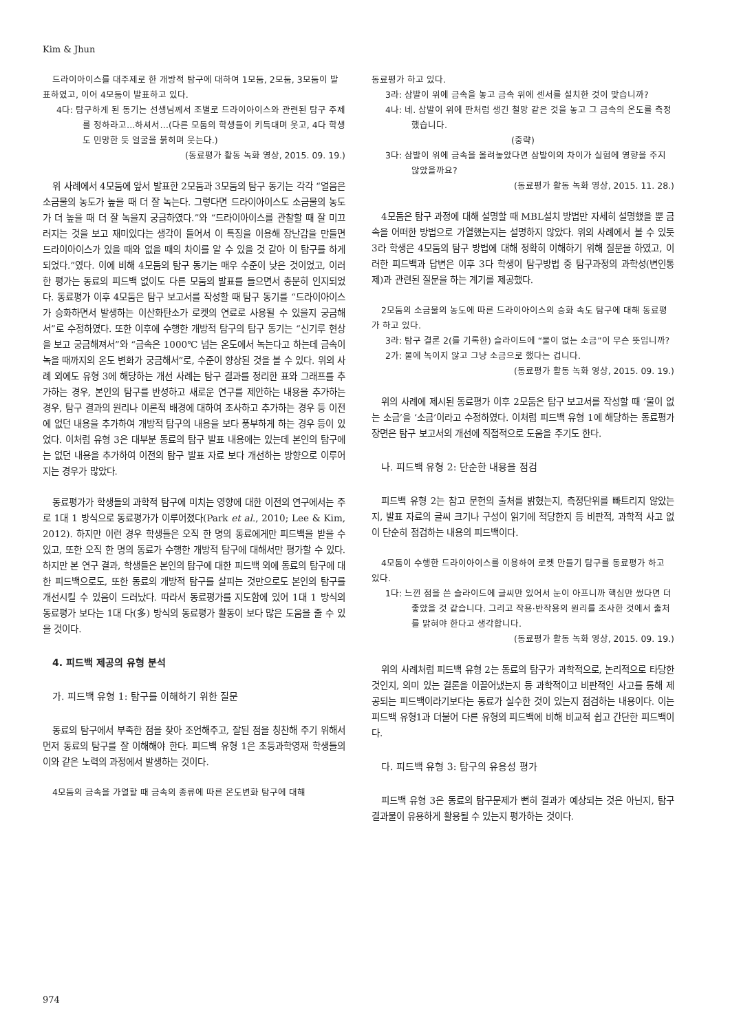Kim & Jhun
드라이아이스를 대주제로 한 개방적 탐구에 대하여 1모둠, 2모둠, 3모둠이 발표하였고, 이어 4모둠이 발표하고 있다.
4다: 탐구하게 된 동기는 선생님께서 조별로 드라이아이스와 관련된 탐구 주제를 정하라고…하셔서…(다른 모둠의 학생들이 키득대며 웃고, 4다 학생도 민망한 듯 얼굴을 붉히며 웃는다.)
(동료평가 활동 녹화 영상, 2015. 09. 19.)
위 사례에서 4모둠에 앞서 발표한 2모둠과 3모둠의 탐구 동기는 각각 “얼음은 소금물의 농도가 높을 때 더 잘 녹는다. 그렇다면 드라이아이스도 소금물의 농도가 더 높을 때 더 잘 녹을지 궁금하였다.”와 “드라이아이스를 관찰할 때 잘 미끄러지는 것을 보고 재미있다는 생각이 들어서 이 특징을 이용해 장난감을 만들면 드라이아이스가 있을 때와 없을 때의 차이를 알 수 있을 것 같아 이 탐구를 하게 되었다.”였다. 이에 비해 4모둠의 탐구 동기는 매우 수준이 낮은 것이었고, 이러한 평가는 동료의 피드백 없이도 다른 모둠의 발표를 들으면서 충분히 인지되었다. 동료평가 이후 4모둠은 탐구 보고서를 작성할 때 탐구 동기를 “드라이아이스가 승화하면서 발생하는 이산화탄소가 로켓의 연료로 사용될 수 있을지 궁금해서”로 수정하였다. 또한 이후에 수행한 개방적 탐구의 탐구 동기는 “신기루 현상을 보고 궁금해져서”와 “금속은 1000℃ 넘는 온도에서 녹는다고 하는데 금속이 녹을 때까지의 온도 변화가 궁금해서”로, 수준이 향상된 것을 볼 수 있다. 위의 사례 외에도 유형 3에 해당하는 개선 사례는 탐구 결과를 정리한 표와 그래프를 추가하는 경우, 본인의 탐구를 반성하고 새로운 연구를 제안하는 내용을 추가하는 경우, 탐구 결과의 원리나 이론적 배경에 대하여 조사하고 추가하는 경우 등 이전에 없던 내용을 추가하여 개방적 탐구의 내용을 보다 풍부하게 하는 경우 등이 있었다. 이처럼 유형 3은 대부분 동료의 탐구 발표 내용에는 있는데 본인의 탐구에는 없던 내용을 추가하여 이전의 탐구 발표 자료 보다 개선하는 방향으로 이루어지는 경우가 많았다.
동료평가가 학생들의 과학적 탐구에 미치는 영향에 대한 이전의 연구에서는 주로 1대 1 방식으로 동료평가가 이루어졌다(Park et al., 2010; Lee & Kim, 2012). 하지만 이런 경우 학생들은 오직 한 명의 동료에게만 피드백을 받을 수 있고, 또한 오직 한 명의 동료가 수행한 개방적 탐구에 대해서만 평가할 수 있다. 하지만 본 연구 결과, 학생들은 본인의 탐구에 대한 피드백 외에 동료의 탐구에 대한 피드백으로도, 또한 동료의 개방적 탐구를 살피는 것만으로도 본인의 탐구를 개선시킬 수 있음이 드러났다. 따라서 동료평가를 지도함에 있어 1대 1 방식의 동료평가 보다는 1대 다(多) 방식의 동료평가 활동이 보다 많은 도움을 줄 수 있을 것이다.
4. 피드백 제공의 유형 분석
가. 피드백 유형 1: 탐구를 이해하기 위한 질문
동료의 탐구에서 부족한 점을 찾아 조언해주고, 잘된 점을 칭찬해 주기 위해서 먼저 동료의 탐구를 잘 이해해야 한다. 피드백 유형 1은 초등과학영재 학생들의 이와 같은 노력의 과정에서 발생하는 것이다.
4모둠의 금속을 가열할 때 금속의 종류에 따른 온도변화 탐구에 대해
동료평가 하고 있다.
3라: 삼발이 위에 금속을 놓고 금속 위에 센서를 설치한 것이 맞습니까?
4나: 네. 삼발이 위에 판처럼 생긴 철망 같은 것을 놓고 그 금속의 온도를 측정했습니다.
(중략)
3다: 삼발이 위에 금속을 올려놓았다면 삼발이의 차이가 실험에 영향을 주지 않았을까요?
(동료평가 활동 녹화 영상, 2015. 11. 28.)
4모둠은 탐구 과정에 대해 설명할 때 MBL설치 방법만 자세히 설명했을 뿐 금속을 어떠한 방법으로 가열했는지는 설명하지 않았다. 위의 사례에서 볼 수 있듯 3라 학생은 4모둠의 탐구 방법에 대해 정확히 이해하기 위해 질문을 하였고, 이러한 피드백과 답변은 이후 3다 학생이 탐구방법 중 탐구과정의 과학성(변인통제)과 관련된 질문을 하는 계기를 제공했다.
2모둠의 소금물의 농도에 따른 드라이아이스의 승화 속도 탐구에 대해 동료평가 하고 있다.
3라: 탐구 결론 2(를 기록한) 슬라이드에 “물이 없는 소금”이 무슨 뜻입니까?
2가: 물에 녹이지 않고 그냥 소금으로 했다는 겁니다.
(동료평가 활동 녹화 영상, 2015. 09. 19.)
위의 사례에 제시된 동료평가 이후 2모둠은 탐구 보고서를 작성할 때 ‘물이 없는 소금’을 ‘소금’이라고 수정하였다. 이처럼 피드백 유형 1에 해당하는 동료평가 장면은 탐구 보고서의 개선에 직접적으로 도움을 주기도 한다.
나. 피드백 유형 2: 단순한 내용을 점검
피드백 유형 2는 참고 문헌의 출처를 밝혔는지, 측정단위를 빠트리지 않았는지, 발표 자료의 글씨 크기나 구성이 읽기에 적당한지 등 비판적, 과학적 사고 없이 단순히 점검하는 내용의 피드백이다.
4모둠이 수행한 드라이아이스를 이용하여 로켓 만들기 탐구를 동료평가 하고 있다.
1다: 느낀 점을 쓴 슬라이드에 글씨만 있어서 눈이 아프니까 핵심만 썼다면 더 좋았을 것 같습니다. 그리고 작용·반작용의 원리를 조사한 것에서 출처를 밝혀야 한다고 생각합니다.
(동료평가 활동 녹화 영상, 2015. 09. 19.)
위의 사례처럼 피드백 유형 2는 동료의 탐구가 과학적으로, 논리적으로 타당한 것인지, 의미 있는 결론을 이끌어냈는지 등 과학적이고 비판적인 사고를 통해 제공되는 피드백이라기보다는 동료가 실수한 것이 있는지 점검하는 내용이다. 이는 피드백 유형1과 더불어 다른 유형의 피드백에 비해 비교적 쉽고 간단한 피드백이다.
다. 피드백 유형 3: 탐구의 유용성 평가
피드백 유형 3은 동료의 탐구문제가 뻔히 결과가 예상되는 것은 아닌지, 탐구 결과물이 유용하게 활용될 수 있는지 평가하는 것이다.
974